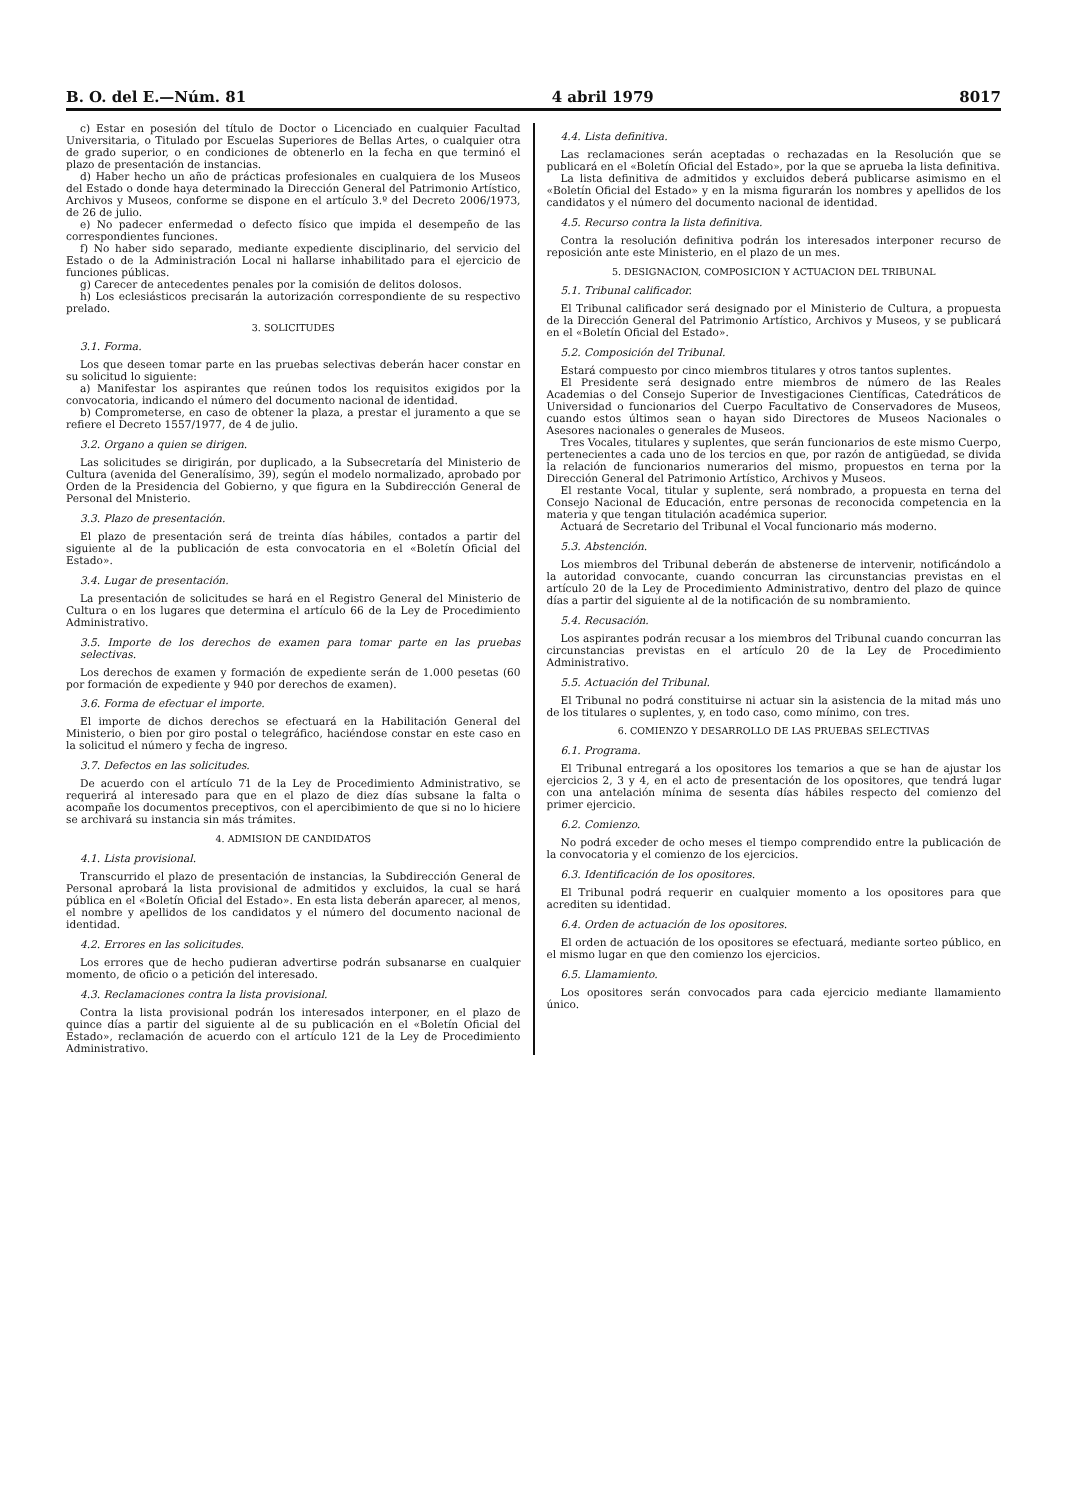B. O. del E.—Núm. 81 4 abril 1979 8017
c) Estar en posesión del título de Doctor o Licenciado en cualquier Facultad Universitaria, o Titulado por Escuelas Superiores de Bellas Artes, o cualquier otra de grado superior, o en condiciones de obtenerlo en la fecha en que terminó el plazo de presentación de instancias.
d) Haber hecho un año de prácticas profesionales en cualquiera de los Museos del Estado o donde haya determinado la Dirección General del Patrimonio Artístico, Archivos y Museos, conforme se dispone en el artículo 3.º del Decreto 2006/1973, de 26 de julio.
e) No padecer enfermedad o defecto físico que impida el desempeño de las correspondientes funciones.
f) No haber sido separado, mediante expediente disciplinario, del servicio del Estado o de la Administración Local ni hallarse inhabilitado para el ejercicio de funciones públicas.
g) Carecer de antecedentes penales por la comisión de delitos dolosos.
h) Los eclesiásticos precisarán la autorización correspondiente de su respectivo prelado.
3. SOLICITUDES
3.1. Forma.
Los que deseen tomar parte en las pruebas selectivas deberán hacer constar en su solicitud lo siguiente:
a) Manifestar los aspirantes que reúnen todos los requisitos exigidos por la convocatoria, indicando el número del documento nacional de identidad.
b) Comprometerse, en caso de obtener la plaza, a prestar el juramento a que se refiere el Decreto 1557/1977, de 4 de julio.
3.2. Organo a quien se dirigen.
Las solicitudes se dirigirán, por duplicado, a la Subsecretaría del Ministerio de Cultura (avenida del Generalísimo, 39), según el modelo normalizado, aprobado por Orden de la Presidencia del Gobierno, y que figura en la Subdirección General de Personal del Mnisterio.
3.3. Plazo de presentación.
El plazo de presentación será de treinta días hábiles, contados a partir del siguiente al de la publicación de esta convocatoria en el «Boletín Oficial del Estado».
3.4. Lugar de presentación.
La presentación de solicitudes se hará en el Registro General del Ministerio de Cultura o en los lugares que determina el artículo 66 de la Ley de Procedimiento Administrativo.
3.5. Importe de los derechos de examen para tomar parte en las pruebas selectivas.
Los derechos de examen y formación de expediente serán de 1.000 pesetas (60 por formación de expediente y 940 por derechos de examen).
3.6. Forma de efectuar el importe.
El importe de dichos derechos se efectuará en la Habilitación General del Ministerio, o bien por giro postal o telegráfico, haciéndose constar en este caso en la solicitud el número y fecha de ingreso.
3.7. Defectos en las solicitudes.
De acuerdo con el artículo 71 de la Ley de Procedimiento Administrativo, se requerirá al interesado para que en el plazo de diez días subsane la falta o acompañe los documentos preceptivos, con el apercibimiento de que si no lo hiciere se archivará su instancia sin más trámites.
4. ADMISION DE CANDIDATOS
4.1. Lista provisional.
Transcurrido el plazo de presentación de instancias, la Subdirección General de Personal aprobará la lista provisional de admitidos y excluidos, la cual se hará pública en el «Boletín Oficial del Estado». En esta lista deberán aparecer, al menos, el nombre y apellidos de los candidatos y el número del documento nacional de identidad.
4.2. Errores en las solicitudes.
Los errores que de hecho pudieran advertirse podrán subsanarse en cualquier momento, de oficio o a petición del interesado.
4.3. Reclamaciones contra la lista provisional.
Contra la lista provisional podrán los interesados interponer, en el plazo de quince días a partir del siguiente al de su publicación en el «Boletín Oficial del Estado», reclamación de acuerdo con el artículo 121 de la Ley de Procedimiento Administrativo.
4.4. Lista definitiva.
Las reclamaciones serán aceptadas o rechazadas en la Resolución que se publicará en el «Boletín Oficial del Estado», por la que se aprueba la lista definitiva.
La lista definitiva de admitidos y excluidos deberá publicarse asimismo en el «Boletín Oficial del Estado» y en la misma figurarán los nombres y apellidos de los candidatos y el número del documento nacional de identidad.
4.5. Recurso contra la lista definitiva.
Contra la resolución definitiva podrán los interesados interponer recurso de reposición ante este Ministerio, en el plazo de un mes.
5. DESIGNACION, COMPOSICION Y ACTUACION DEL TRIBUNAL
5.1. Tribunal calificador.
El Tribunal calificador será designado por el Ministerio de Cultura, a propuesta de la Dirección General del Patrimonio Artístico, Archivos y Museos, y se publicará en el «Boletín Oficial del Estado».
5.2. Composición del Tribunal.
Estará compuesto por cinco miembros titulares y otros tantos suplentes.
El Presidente será designado entre miembros de número de las Reales Academias o del Consejo Superior de Investigaciones Científicas, Catedráticos de Universidad o funcionarios del Cuerpo Facultativo de Conservadores de Museos, cuando estos últimos sean o hayan sido Directores de Museos Nacionales o Asesores nacionales o generales de Museos.
Tres Vocales, titulares y suplentes, que serán funcionarios de este mismo Cuerpo, pertenecientes a cada uno de los tercios en que, por razón de antigüedad, se divida la relación de funcionarios numerarios del mismo, propuestos en terna por la Dirección General del Patrimonio Artístico, Archivos y Museos.
El restante Vocal, titular y suplente, será nombrado, a propuesta en terna del Consejo Nacional de Educación, entre personas de reconocida competencia en la materia y que tengan titulación académica superior.
Actuará de Secretario del Tribunal el Vocal funcionario más moderno.
5.3. Abstención.
Los miembros del Tribunal deberán de abstenerse de intervenir, notificándolo a la autoridad convocante, cuando concurran las circunstancias previstas en el artículo 20 de la Ley de Procedimiento Administrativo, dentro del plazo de quince días a partir del siguiente al de la notificación de su nombramiento.
5.4. Recusación.
Los aspirantes podrán recusar a los miembros del Tribunal cuando concurran las circunstancias previstas en el artículo 20 de la Ley de Procedimiento Administrativo.
5.5. Actuación del Tribunal.
El Tribunal no podrá constituirse ni actuar sin la asistencia de la mitad más uno de los titulares o suplentes, y, en todo caso, como mínimo, con tres.
6. COMIENZO Y DESARROLLO DE LAS PRUEBAS SELECTIVAS
6.1. Programa.
El Tribunal entregará a los opositores los temarios a que se han de ajustar los ejercicios 2, 3 y 4, en el acto de presentación de los opositores, que tendrá lugar con una antelación mínima de sesenta días hábiles respecto del comienzo del primer ejercicio.
6.2. Comienzo.
No podrá exceder de ocho meses el tiempo comprendido entre la publicación de la convocatoria y el comienzo de los ejercicios.
6.3. Identificación de los opositores.
El Tribunal podrá requerir en cualquier momento a los opositores para que acrediten su identidad.
6.4. Orden de actuación de los opositores.
El orden de actuación de los opositores se efectuará, mediante sorteo público, en el mismo lugar en que den comienzo los ejercicios.
6.5. Llamamiento.
Los opositores serán convocados para cada ejercicio mediante llamamiento único.